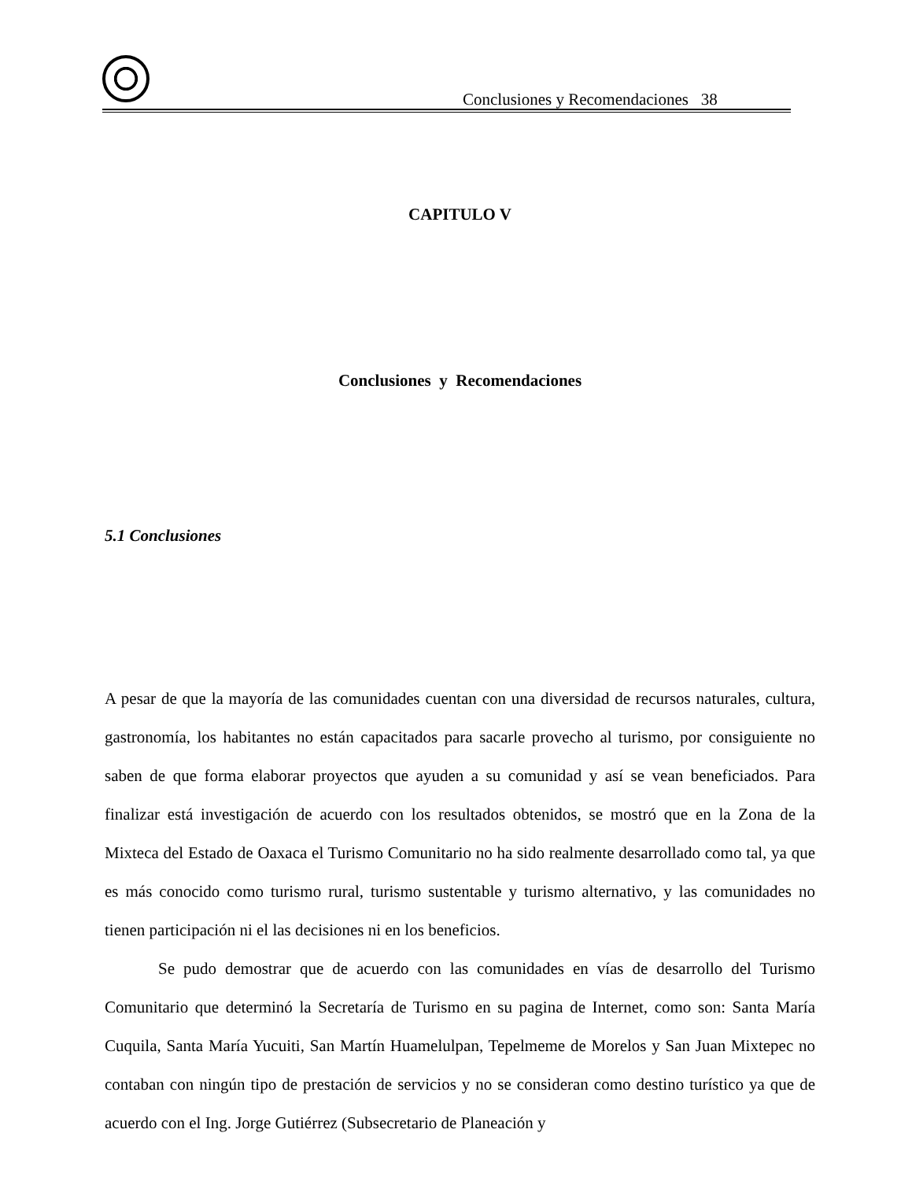Conclusiones y Recomendaciones 38
CAPITULO V
Conclusiones y Recomendaciones
5.1 Conclusiones
A pesar de que la mayoría de las comunidades cuentan con una diversidad de recursos naturales, cultura, gastronomía, los habitantes no están capacitados para sacarle provecho al turismo, por consiguiente no saben de que forma elaborar proyectos que ayuden a su comunidad y así se vean beneficiados. Para finalizar está investigación de acuerdo con los resultados obtenidos, se mostró que en la Zona de la Mixteca del Estado de Oaxaca el Turismo Comunitario no ha sido realmente desarrollado como tal, ya que es más conocido como turismo rural, turismo sustentable y turismo alternativo, y las comunidades no tienen participación ni el las decisiones ni en los beneficios.
Se pudo demostrar que de acuerdo con las comunidades en vías de desarrollo del Turismo Comunitario que determinó la Secretaría de Turismo en su pagina de Internet, como son: Santa María Cuquila, Santa María Yucuiti, San Martín Huamelulpan, Tepelmeme de Morelos y San Juan Mixtepec no contaban con ningún tipo de prestación de servicios y no se consideran como destino turístico ya que de acuerdo con el Ing. Jorge Gutiérrez (Subsecretario de Planeación y